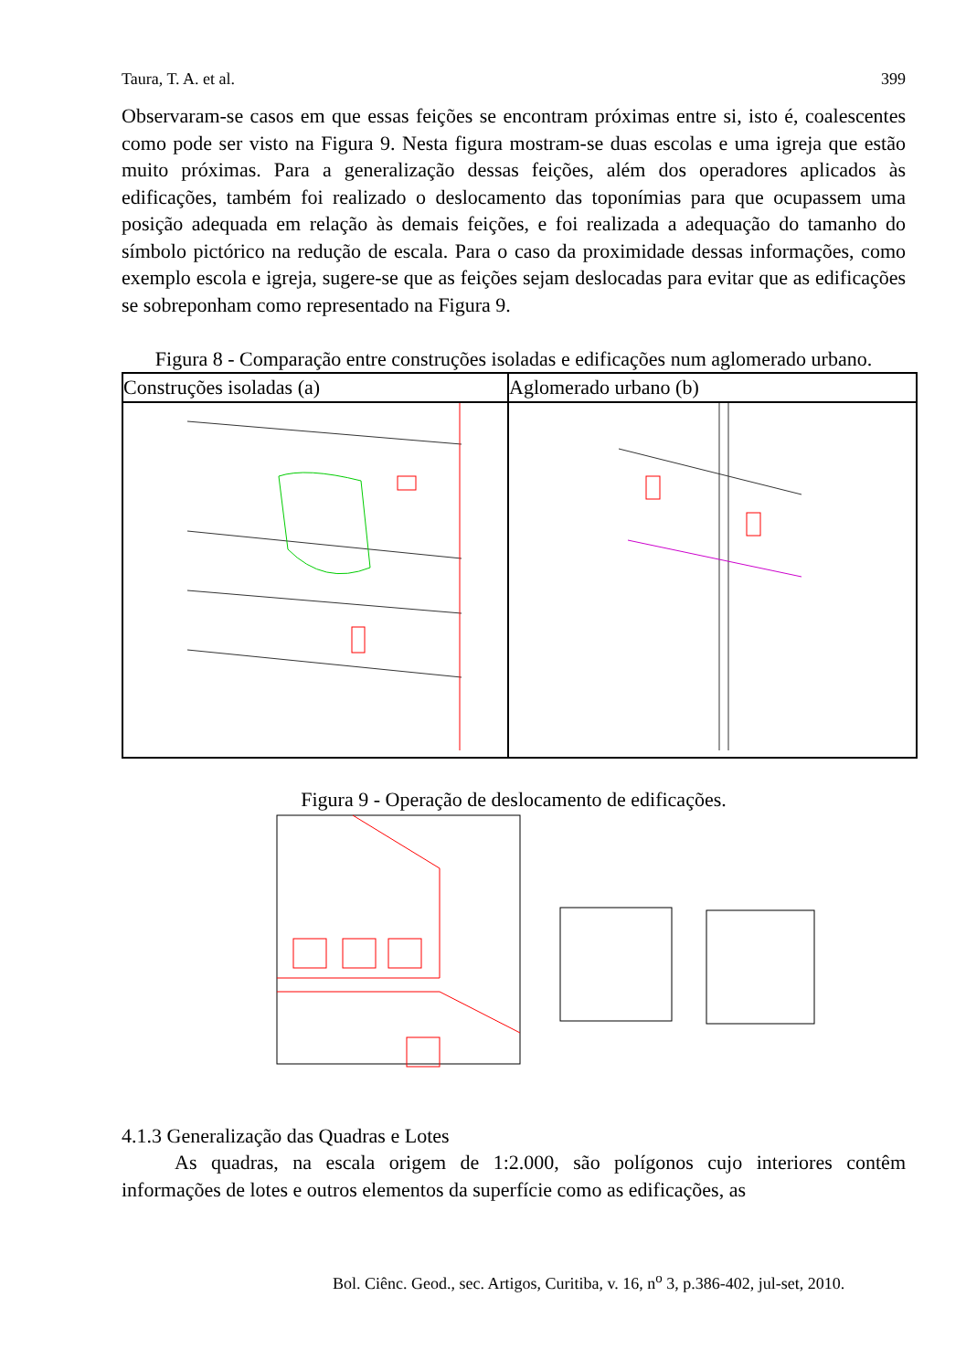Taura, T. A. et al. 399
Observaram-se casos em que essas feições se encontram próximas entre si, isto é, coalescentes como pode ser visto na Figura 9. Nesta figura mostram-se duas escolas e uma igreja que estão muito próximas. Para a generalização dessas feições, além dos operadores aplicados às edificações, também foi realizado o deslocamento das toponímias para que ocupassem uma posição adequada em relação às demais feições, e foi realizada a adequação do tamanho do símbolo pictórico na redução de escala. Para o caso da proximidade dessas informações, como exemplo escola e igreja, sugere-se que as feições sejam deslocadas para evitar que as edificações se sobreponham como representado na Figura 9.
Figura 8 - Comparação entre construções isoladas e edificações num aglomerado urbano.
| Construções isoladas (a) | Aglomerado urbano (b) |
| --- | --- |
Figura 9 - Operação de deslocamento de edificações.
4.1.3 Generalização das Quadras e Lotes
As quadras, na escala origem de 1:2.000, são polígonos cujo interiores contêm informações de lotes e outros elementos da superfície como as edificações, as
Bol. Ciênc. Geod., sec. Artigos, Curitiba, v. 16, n<sup>o</sup> 3, p.386-402, jul-set, 2010.